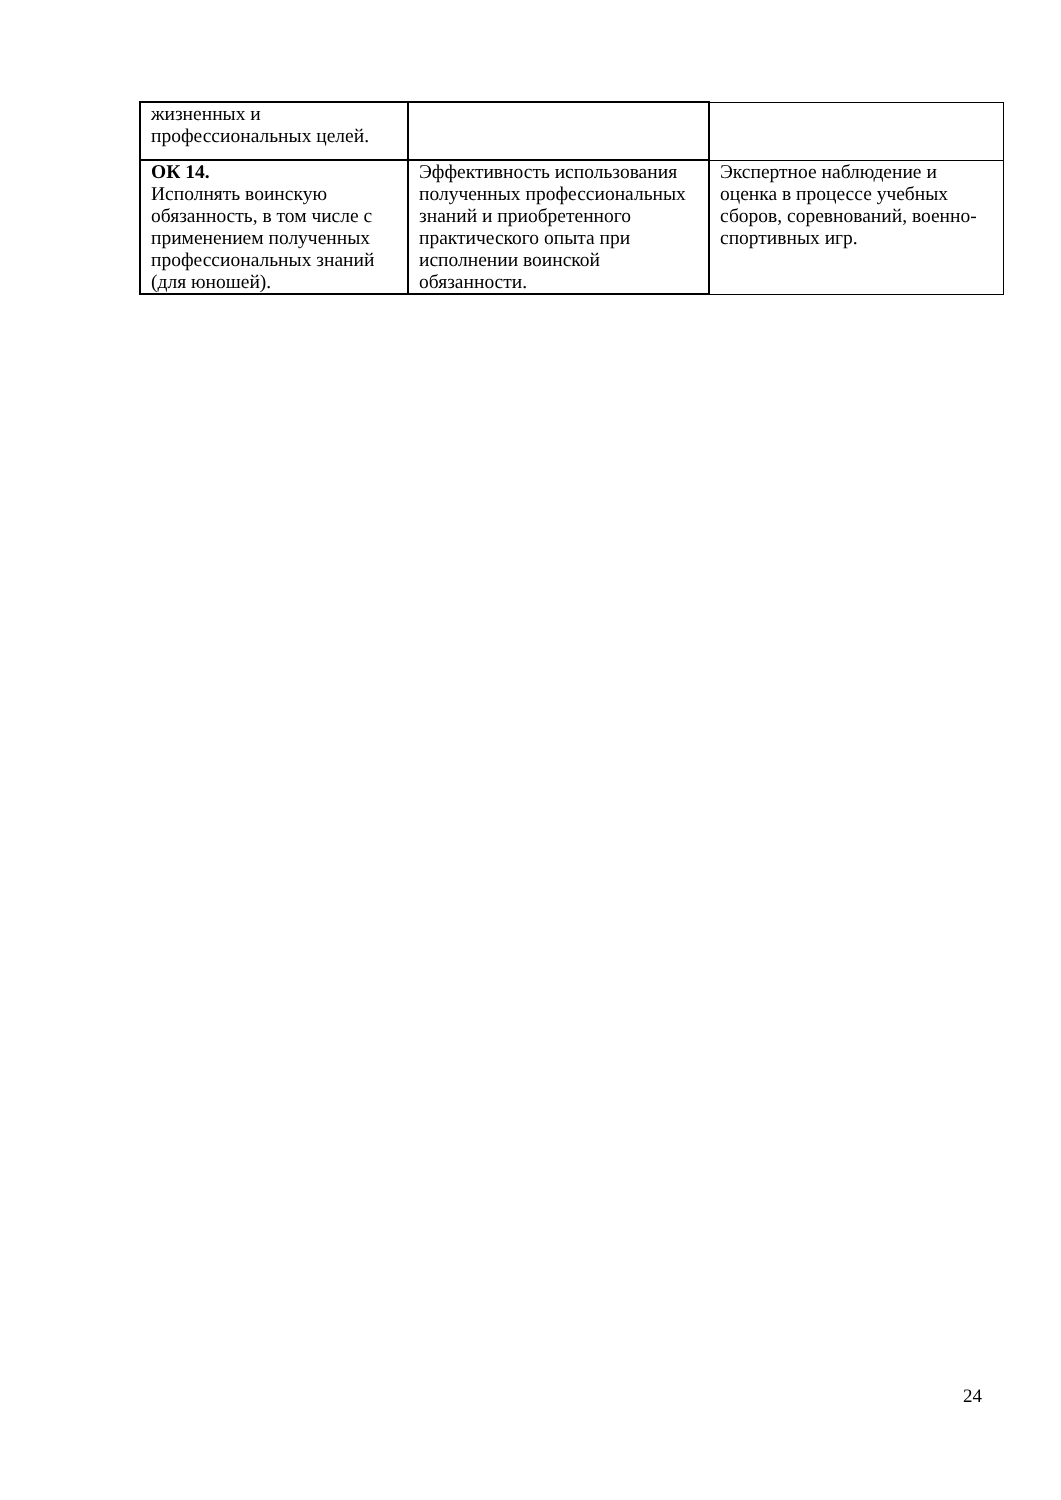| жизненных и профессиональных целей. | | |
| ОК 14. Исполнять воинскую обязанность, в том числе с применением полученных профессиональных знаний (для юношей). | Эффективность использования полученных профессиональных знаний и приобретенного практического опыта при исполнении воинской обязанности. | Экспертное наблюдение и оценка в процессе учебных сборов, соревнований, военно-спортивных игр. |
24